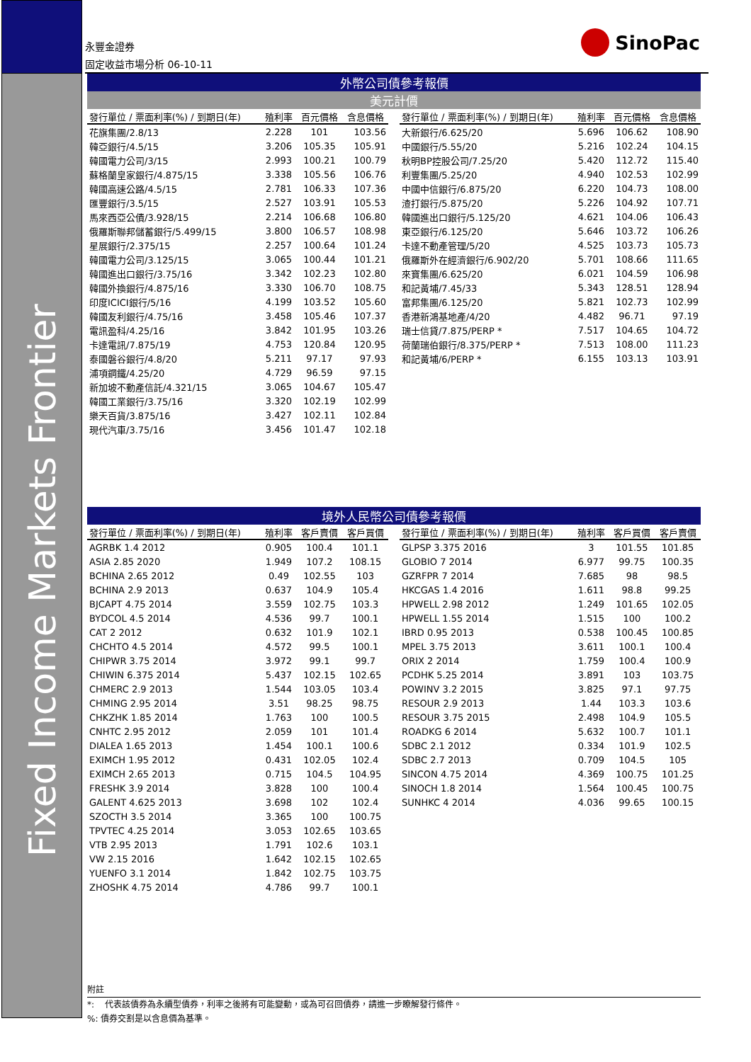Fixed Income Markets Frontier
永豐金證券
固定收益市場分析 06-10-11
SinoPac
| 外幣公司債參考報價 | | | | | | | | |
| 美元計價 | | | | | | | | |
| 發行單位 / 票面利率(%) / 到期日(年) | 殖利率 | 百元價格 | 含息價格 | | 發行單位 / 票面利率(%) / 到期日(年) | 殖利率 | 百元價格 | 含息價格 |
| 花旗集團/2.8/13 | 2.228 | 101 | 103.56 | | 大新銀行/6.625/20 | 5.696 | 106.62 | 108.90 |
| 韓亞銀行/4.5/15 | 3.206 | 105.35 | 105.91 | | 中國銀行/5.55/20 | 5.216 | 102.24 | 104.15 |
| 韓國電力公司/3/15 | 2.993 | 100.21 | 100.79 | | 秋明BP控股公司/7.25/20 | 5.420 | 112.72 | 115.40 |
| 蘇格蘭皇家銀行/4.875/15 | 3.338 | 105.56 | 106.76 | | 利豐集團/5.25/20 | 4.940 | 102.53 | 102.99 |
| 韓國高速公路/4.5/15 | 2.781 | 106.33 | 107.36 | | 中國中信銀行/6.875/20 | 6.220 | 104.73 | 108.00 |
| 匯豐銀行/3.5/15 | 2.527 | 103.91 | 105.53 | | 渣打銀行/5.875/20 | 5.226 | 104.92 | 107.71 |
| 馬來西亞公債/3.928/15 | 2.214 | 106.68 | 106.80 | | 韓國進出口銀行/5.125/20 | 4.621 | 104.06 | 106.43 |
| 俄羅斯聯邦儲蓄銀行/5.499/15 | 3.800 | 106.57 | 108.98 | | 東亞銀行/6.125/20 | 5.646 | 103.72 | 106.26 |
| 星展銀行/2.375/15 | 2.257 | 100.64 | 101.24 | | 卡達不動產管理/5/20 | 4.525 | 103.73 | 105.73 |
| 韓國電力公司/3.125/15 | 3.065 | 100.44 | 101.21 | | 俄羅斯外在經濟銀行/6.902/20 | 5.701 | 108.66 | 111.65 |
| 韓國進出口銀行/3.75/16 | 3.342 | 102.23 | 102.80 | | 來寶集團/6.625/20 | 6.021 | 104.59 | 106.98 |
| 韓國外換銀行/4.875/16 | 3.330 | 106.70 | 108.75 | | 和記黃埔/7.45/33 | 5.343 | 128.51 | 128.94 |
| 印度ICICI銀行/5/16 | 4.199 | 103.52 | 105.60 | | 富邦集團/6.125/20 | 5.821 | 102.73 | 102.99 |
| 韓國友利銀行/4.75/16 | 3.458 | 105.46 | 107.37 | | 香港新鴻基地產/4/20 | 4.482 | 96.71 | 97.19 |
| 電訊盈科/4.25/16 | 3.842 | 101.95 | 103.26 | | 瑞士信貸/7.875/PERP * | 7.517 | 104.65 | 104.72 |
| 卡達電訊/7.875/19 | 4.753 | 120.84 | 120.95 | | 荷蘭瑞伯銀行/8.375/PERP * | 7.513 | 108.00 | 111.23 |
| 泰國磐谷銀行/4.8/20 | 5.211 | 97.17 | 97.93 | | 和記黃埔/6/PERP * | 6.155 | 103.13 | 103.91 |
| 浦項鋼鐵/4.25/20 | 4.729 | 96.59 | 97.15 | | | | | |
| 新加坡不動產信託/4.321/15 | 3.065 | 104.67 | 105.47 | | | | | |
| 韓國工業銀行/3.75/16 | 3.320 | 102.19 | 102.99 | | | | | |
| 樂天百貨/3.875/16 | 3.427 | 102.11 | 102.84 | | | | | |
| 現代汽車/3.75/16 | 3.456 | 101.47 | 102.18 | | | | | |
| 境外人民幣公司債參考報價 | | | | | | | | |
| 發行單位 / 票面利率(%) / 到期日(年) | 殖利率 | 客戶賣價 | 客戶買價 | | 發行單位 / 票面利率(%) / 到期日(年) | 殖利率 | 客戶買價 | 客戶賣價 |
| AGRBK 1.4 2012 | 0.905 | 100.4 | 101.1 | | GLPSP 3.375 2016 | 3 | 101.55 | 101.85 |
| ASIA 2.85 2020 | 1.949 | 107.2 | 108.15 | | GLOBIO 7 2014 | 6.977 | 99.75 | 100.35 |
| BCHINA 2.65 2012 | 0.49 | 102.55 | 103 | | GZRFPR 7 2014 | 7.685 | 98 | 98.5 |
| BCHINA 2.9 2013 | 0.637 | 104.9 | 105.4 | | HKCGAS 1.4 2016 | 1.611 | 98.8 | 99.25 |
| BJCAPT 4.75 2014 | 3.559 | 102.75 | 103.3 | | HPWELL 2.98 2012 | 1.249 | 101.65 | 102.05 |
| BYDCOL 4.5 2014 | 4.536 | 99.7 | 100.1 | | HPWELL 1.55 2014 | 1.515 | 100 | 100.2 |
| CAT 2 2012 | 0.632 | 101.9 | 102.1 | | IBRD 0.95 2013 | 0.538 | 100.45 | 100.85 |
| CHCHTO 4.5 2014 | 4.572 | 99.5 | 100.1 | | MPEL 3.75 2013 | 3.611 | 100.1 | 100.4 |
| CHIPWR 3.75 2014 | 3.972 | 99.1 | 99.7 | | ORIX 2 2014 | 1.759 | 100.4 | 100.9 |
| CHIWIN 6.375 2014 | 5.437 | 102.15 | 102.65 | | PCDHK 5.25 2014 | 3.891 | 103 | 103.75 |
| CHMERC 2.9 2013 | 1.544 | 103.05 | 103.4 | | POWINV 3.2 2015 | 3.825 | 97.1 | 97.75 |
| CHMING 2.95 2014 | 3.51 | 98.25 | 98.75 | | RESOUR 2.9 2013 | 1.44 | 103.3 | 103.6 |
| CHKZHK 1.85 2014 | 1.763 | 100 | 100.5 | | RESOUR 3.75 2015 | 2.498 | 104.9 | 105.5 |
| CNHTC 2.95 2012 | 2.059 | 101 | 101.4 | | ROADKG 6 2014 | 5.632 | 100.7 | 101.1 |
| DIALEA 1.65 2013 | 1.454 | 100.1 | 100.6 | | SDBC 2.1 2012 | 0.334 | 101.9 | 102.5 |
| EXIMCH 1.95 2012 | 0.431 | 102.05 | 102.4 | | SDBC 2.7 2013 | 0.709 | 104.5 | 105 |
| EXIMCH 2.65 2013 | 0.715 | 104.5 | 104.95 | | SINCON 4.75 2014 | 4.369 | 100.75 | 101.25 |
| FRESHK 3.9 2014 | 3.828 | 100 | 100.4 | | SINOCH 1.8 2014 | 1.564 | 100.45 | 100.75 |
| GALENT 4.625 2013 | 3.698 | 102 | 102.4 | | SUNHKC 4 2014 | 4.036 | 99.65 | 100.15 |
| SZOCTH 3.5 2014 | 3.365 | 100 | 100.75 | | | | | |
| TPVTEC 4.25 2014 | 3.053 | 102.65 | 103.65 | | | | | |
| VTB 2.95 2013 | 1.791 | 102.6 | 103.1 | | | | | |
| VW 2.15 2016 | 1.642 | 102.15 | 102.65 | | | | | |
| YUENFO 3.1 2014 | 1.842 | 102.75 | 103.75 | | | | | |
| ZHOSHK 4.75 2014 | 4.786 | 99.7 | 100.1 | | | | | |
附註
*: 代表該債券為永續型債券，利率之後將有可能變動，或為可召回債券，請進一步瞭解發行條件。
%: 債券交割是以含息價為基準。